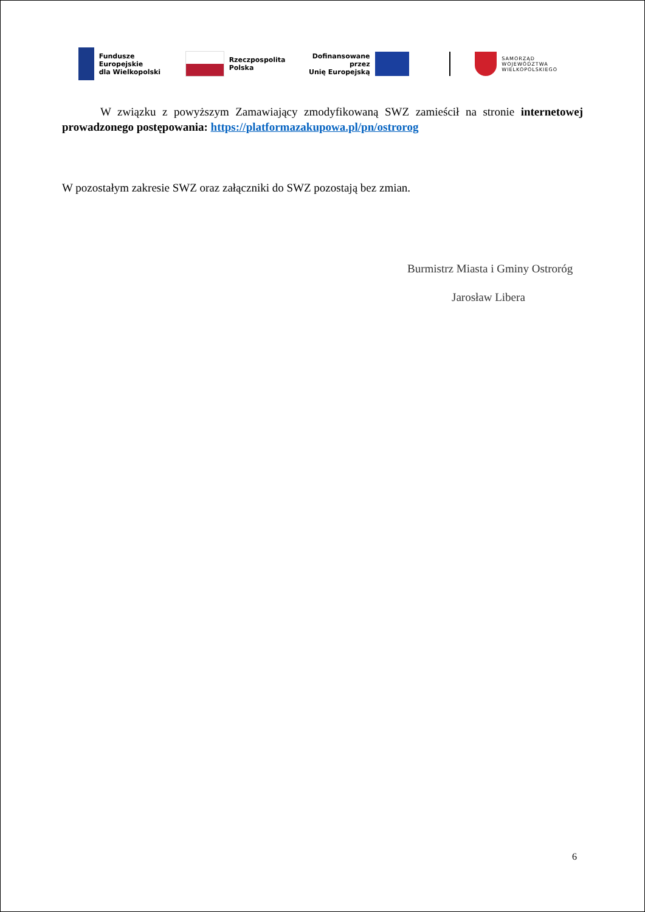Fundusze Europejskie
dla Wielkopolski
Rzeczpospolita
Polska
Dofinansowane przez
Unię Europejską
SAMORZĄD
WOJEWÓDZTWA
WIELKOPOLSKIEGO
W związku z powyższym Zamawiający zmodyfikowaną SWZ zamieścił na stronie internetowej prowadzonego postępowania: https://platformazakupowa.pl/pn/ostrorog
W pozostałym zakresie SWZ oraz załączniki do SWZ pozostają bez zmian.
Burmistrz Miasta i Gminy Ostroróg
Jarosław Libera
6